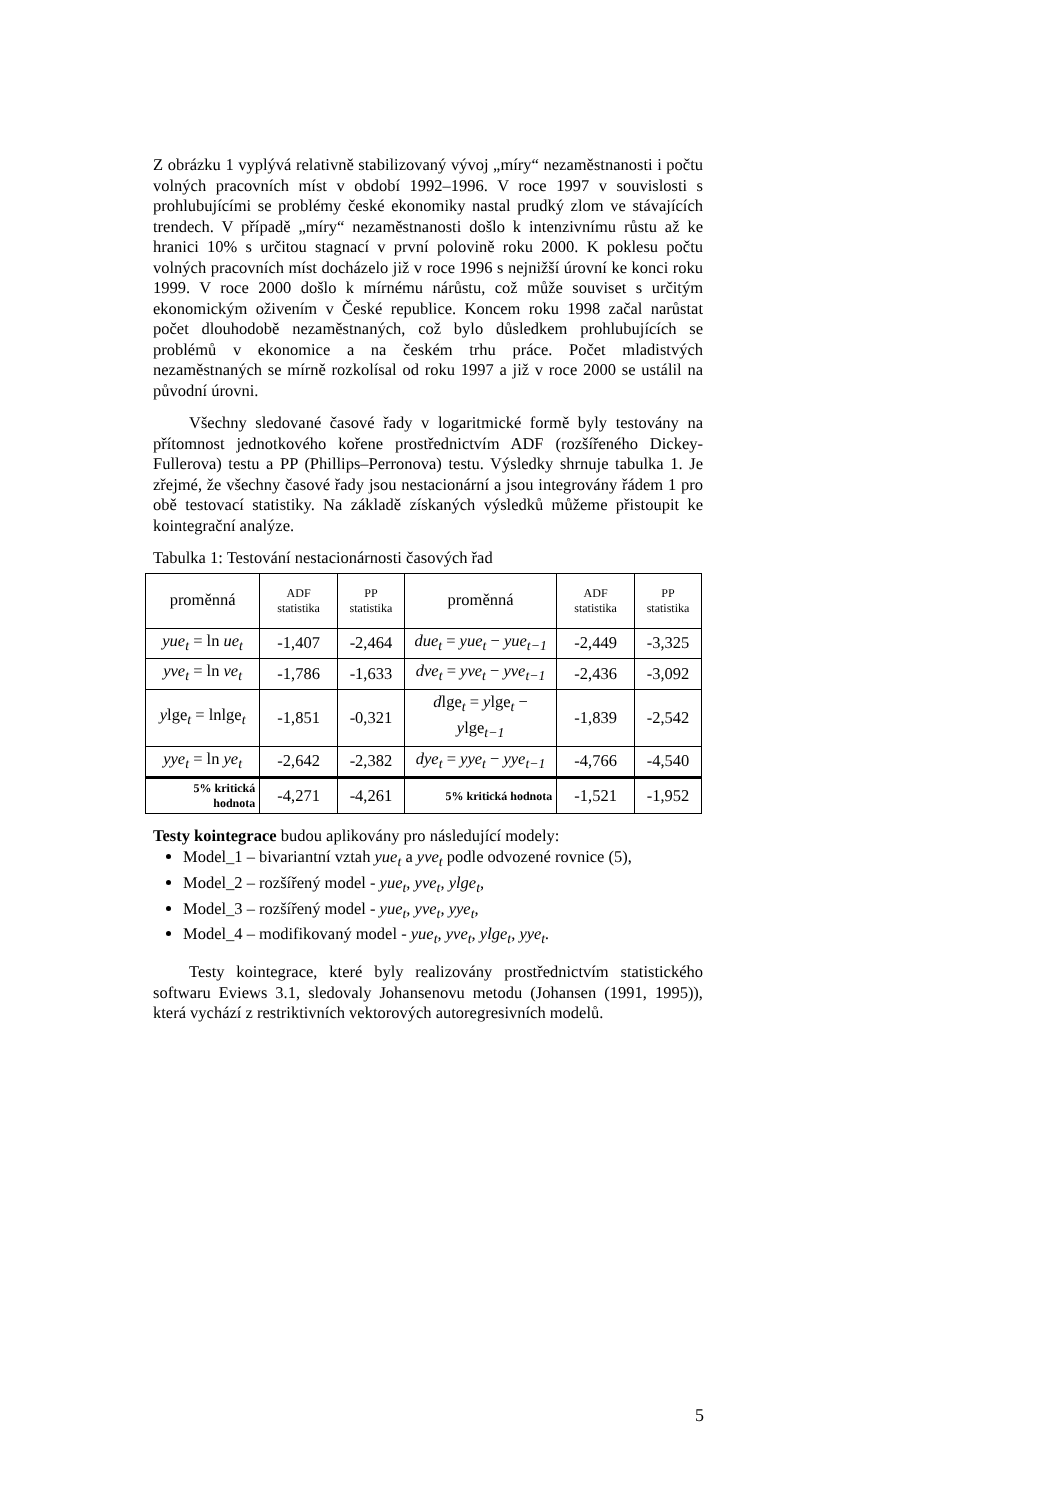Z obrázku 1 vyplývá relativně stabilizovaný vývoj „míry“ nezaměstnanosti i počtu volných pracovních míst v období 1992–1996. V roce 1997 v souvislosti s prohlubujícími se problémy české ekonomiky nastal prudký zlom ve stávajících trendech. V případě „míry“ nezaměstnanosti došlo k intenzivnímu růstu až ke hranici 10% s určitou stagnací v první polovině roku 2000. K poklesu počtu volných pracovních míst docházelo již v roce 1996 s nejnižší úrovní ke konci roku 1999. V roce 2000 došlo k mírnému nárůstu, což může souviset s určitým ekonomickým oživením v České republice. Koncem roku 1998 začal narůstat počet dlouhodobě nezaměstnaných, což bylo důsledkem prohlubujících se problémů v ekonomice a na českém trhu práce. Počet mladistvých nezaměstnaných se mírně rozkolísal od roku 1997 a již v roce 2000 se ustálil na původní úrovni.
Všechny sledované časové řady v logaritmické formě byly testovány na přítomnost jednotkového kořene prostřednictvím ADF (rozšířeného Dickey-Fullerova) testu a PP (Phillips–Perronova) testu. Výsledky shrnuje tabulka 1. Je zřejmé, že všechny časové řady jsou nestacionární a jsou integrovány řádem 1 pro obě testovací statistiky. Na základě získaných výsledků můžeme přistoupit ke kointegrační analýze.
Tabulka 1: Testování nestacionárnosti časových řad
| proměnná | ADF statistika | PP statistika | proměnná | ADF statistika | PP statistika |
| --- | --- | --- | --- | --- | --- |
| yue<sub>t</sub> = ln ue<sub>t</sub> | -1,407 | -2,464 | due<sub>t</sub> = yue<sub>t</sub> − yue<sub>t−1</sub> | -2,449 | -3,325 |
| yve<sub>t</sub> = ln ve<sub>t</sub> | -1,786 | -1,633 | dve<sub>t</sub> = yve<sub>t</sub> − yve<sub>t−1</sub> | -2,436 | -3,092 |
| y lge<sub>t</sub> = lnlge<sub>t</sub> | -1,851 | -0,321 | d lge<sub>t</sub> = y lge<sub>t</sub> − y lge<sub>t−1</sub> | -1,839 | -2,542 |
| yye<sub>t</sub> = ln ye<sub>t</sub> | -2,642 | -2,382 | dye<sub>t</sub> = yye<sub>t</sub> − yye<sub>t−1</sub> | -4,766 | -4,540 |
| 5% kritická hodnota | -4,271 | -4,261 | 5% kritická hodnota | -1,521 | -1,952 |
Testy kointegrace budou aplikovány pro následující modely:
Model_1 – bivariantní vztah yue<sub>t</sub> a yve<sub>t</sub> podle odvozené rovnice (5),
Model_2 – rozšířený model - yue<sub>t</sub>, yve<sub>t</sub>, ylge<sub>t</sub>,
Model_3 – rozšířený model - yue<sub>t</sub>, yve<sub>t</sub>, yye<sub>t</sub>,
Model_4 – modifikovaný model - yue<sub>t</sub>, yve<sub>t</sub>, ylge<sub>t</sub>, yye<sub>t</sub>.
Testy kointegrace, které byly realizovány prostřednictvím statistického softwaru Eviews 3.1, sledovaly Johansenovu metodu (Johansen (1991, 1995)), která vychází z restriktivních vektorových autoregresivních modelů.
5